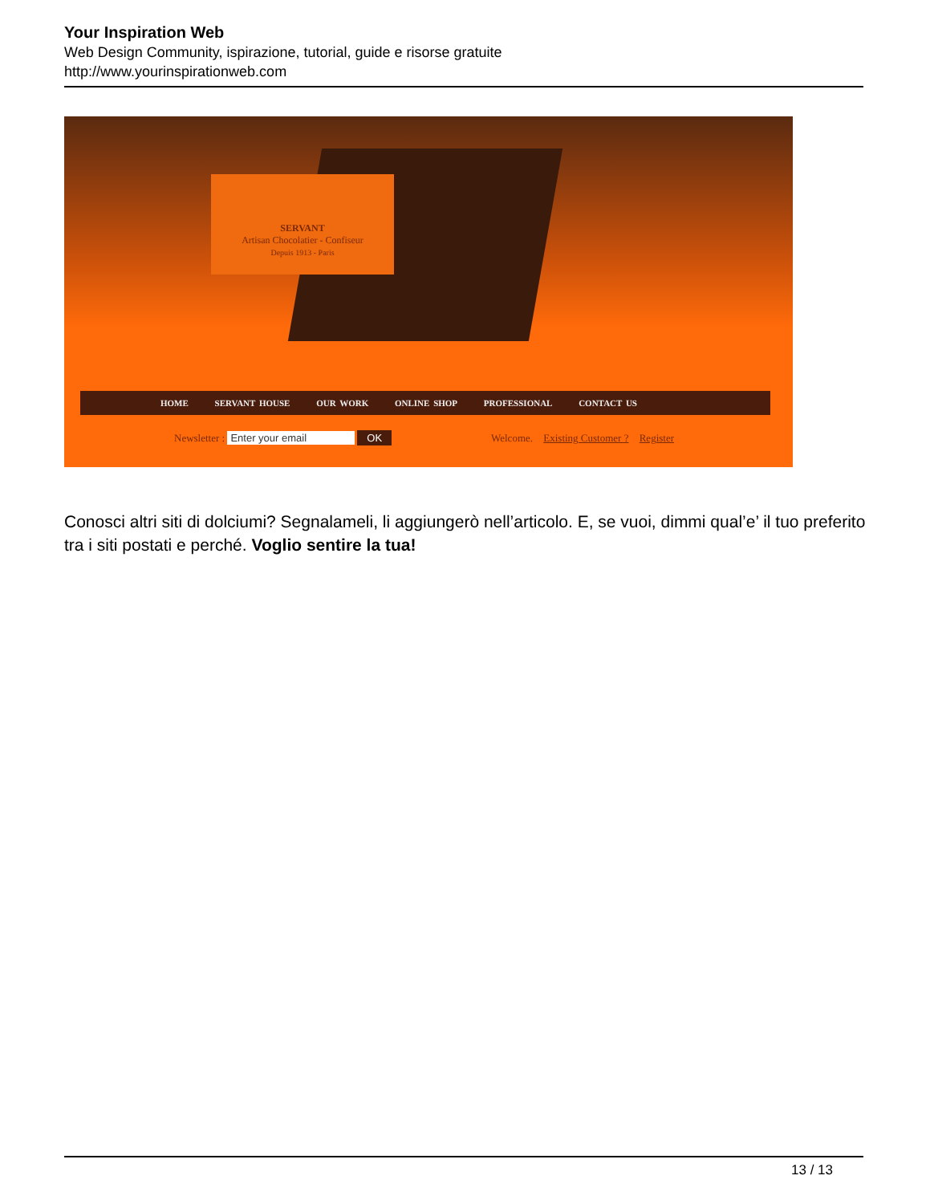Your Inspiration Web
Web Design Community, ispirazione, tutorial, guide e risorse gratuite
http://www.yourinspirationweb.com
SERVANT
Artisan Chocolatier - Confiseur
Depuis 1913 - Paris
HOME SERVANT HOUSE OUR WORK ONLINE SHOP PROFESSIONAL CONTACT US
Newsletter : Enter your email OK
Welcome. Existing Customer ? Register
Conosci altri siti di dolciumi? Segnalameli, li aggiungerò nell’articolo. E, se vuoi, dimmi qual’e’ il tuo preferito tra i siti postati e perché. Voglio sentire la tua!
13 / 13